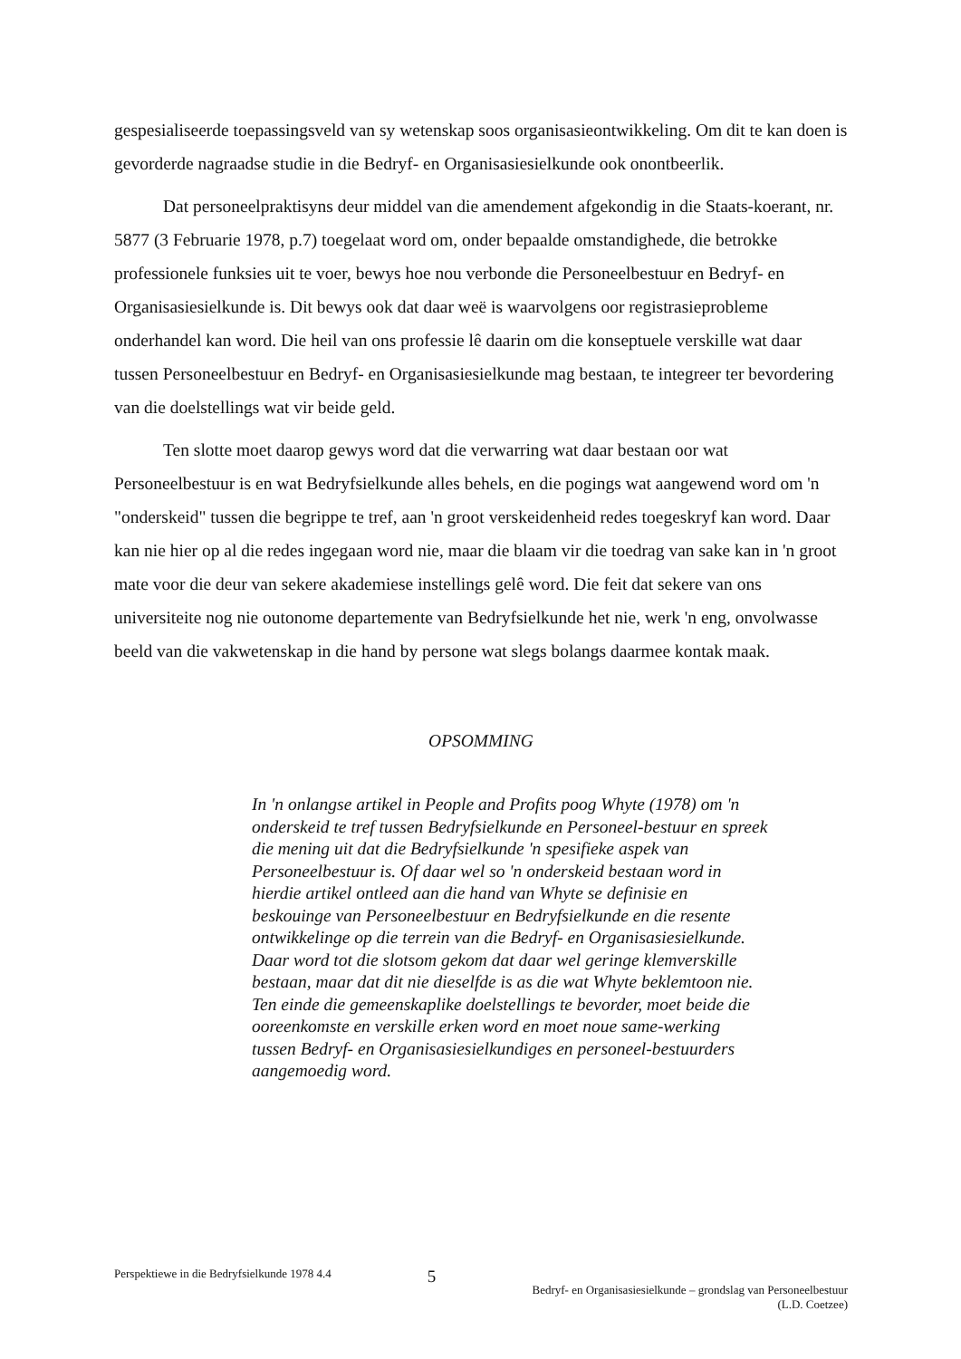gespesialiseerde toepassingsveld van sy wetenskap soos organisasieontwikkeling. Om dit te kan doen is gevorderde nagraadse studie in die Bedryf- en Organisasiesielkunde ook onontbeerlik.
Dat personeelpraktisyns deur middel van die amendement afgekondig in die Staats-koerant, nr. 5877 (3 Februarie 1978, p.7) toegelaat word om, onder bepaalde omstandighede, die betrokke professionele funksies uit te voer, bewys hoe nou verbonde die Personeelbestuur en Bedryf- en Organisasiesielkunde is. Dit bewys ook dat daar weë is waarvolgens oor registrasieprobleme onderhandel kan word. Die heil van ons professie lê daarin om die konseptuele verskille wat daar tussen Personeelbestuur en Bedryf- en Organisasiesielkunde mag bestaan, te integreer ter bevordering van die doelstellings wat vir beide geld.
Ten slotte moet daarop gewys word dat die verwarring wat daar bestaan oor wat Personeelbestuur is en wat Bedryfsielkunde alles behels, en die pogings wat aangewend word om 'n "onderskeid" tussen die begrippe te tref, aan 'n groot verskeidenheid redes toegeskryf kan word. Daar kan nie hier op al die redes ingegaan word nie, maar die blaam vir die toedrag van sake kan in 'n groot mate voor die deur van sekere akademiese instellings gelê word. Die feit dat sekere van ons universiteite nog nie outonome departemente van Bedryfsielkunde het nie, werk 'n eng, onvolwasse beeld van die vakwetenskap in die hand by persone wat slegs bolangs daarmee kontak maak.
OPSOMMING
In 'n onlangse artikel in People and Profits poog Whyte (1978) om 'n onderskeid te tref tussen Bedryfsielkunde en Personeel-bestuur en spreek die mening uit dat die Bedryfsielkunde 'n spesifieke aspek van Personeelbestuur is. Of daar wel so 'n onderskeid bestaan word in hierdie artikel ontleed aan die hand van Whyte se definisie en beskouinge van Personeelbestuur en Bedryfsielkunde en die resente ontwikkelinge op die terrein van die Bedryf- en Organisasiesielkunde. Daar word tot die slotsom gekom dat daar wel geringe klemverskille bestaan, maar dat dit nie dieselfde is as die wat Whyte beklemtoon nie. Ten einde die gemeenskaplike doelstellings te bevorder, moet beide die ooreenkomste en verskille erken word en moet noue same-werking tussen Bedryf- en Organisasiesielkundiges en personeel-bestuurders aangemoedig word.
Perspektiewe in die Bedryfsielkunde 1978 4.4
5
Bedryf- en Organisasiesielkunde – grondslag van Personeelbestuur
(L.D. Coetzee)